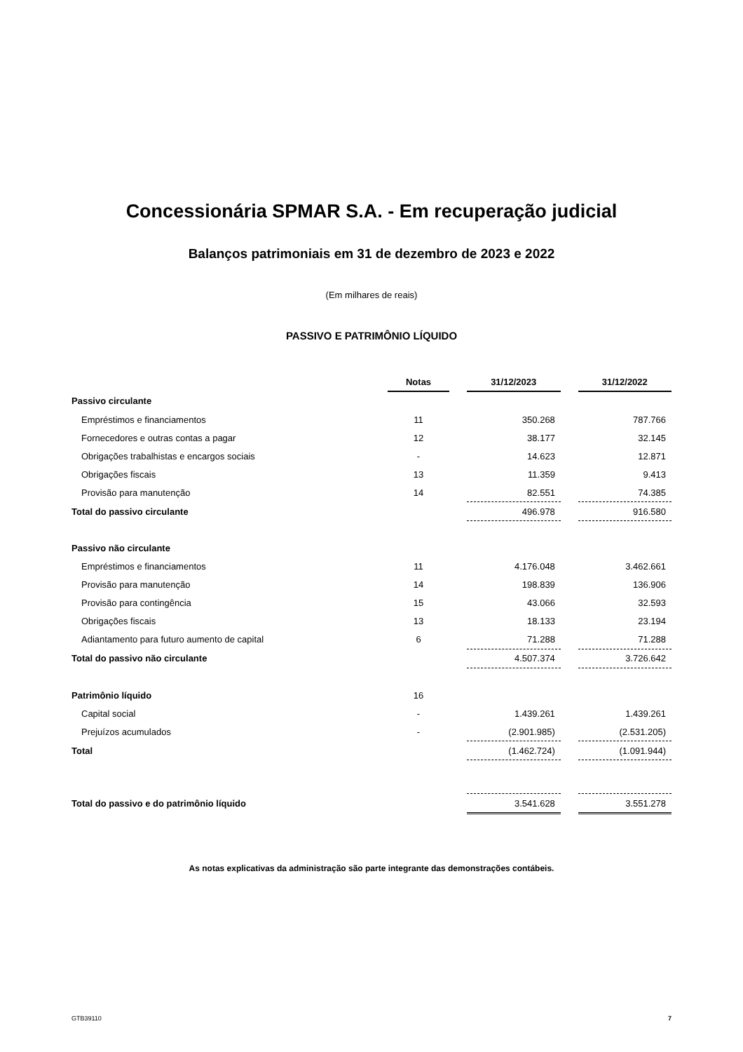Concessionária SPMAR S.A. - Em recuperação judicial
Balanços patrimoniais em 31 de dezembro de 2023 e 2022
(Em milhares de reais)
PASSIVO E PATRIMÔNIO LÍQUIDO
| | Notas | | 31/12/2023 | | 31/12/2022 |
| --- | --- | --- | --- | --- | --- |
| Passivo circulante | | | | | |
| Empréstimos e financiamentos | 11 | | 350.268 | | 787.766 |
| Fornecedores e outras contas a pagar | 12 | | 38.177 | | 32.145 |
| Obrigações trabalhistas e encargos sociais | - | | 14.623 | | 12.871 |
| Obrigações fiscais | 13 | | 11.359 | | 9.413 |
| Provisão para manutenção | 14 | | 82.551 | | 74.385 |
| Total do passivo circulante | | | 496.978 | | 916.580 |
| Passivo não circulante | | | | | |
| Empréstimos e financiamentos | 11 | | 4.176.048 | | 3.462.661 |
| Provisão para manutenção | 14 | | 198.839 | | 136.906 |
| Provisão para contingência | 15 | | 43.066 | | 32.593 |
| Obrigações fiscais | 13 | | 18.133 | | 23.194 |
| Adiantamento para futuro aumento de capital | 6 | | 71.288 | | 71.288 |
| Total do passivo não circulante | | | 4.507.374 | | 3.726.642 |
| Patrimônio líquido | 16 | | | | |
| Capital social | - | | 1.439.261 | | 1.439.261 |
| Prejuízos acumulados | - | | (2.901.985) | | (2.531.205) |
| Total | | | (1.462.724) | | (1.091.944) |
| Total do passivo e do patrimônio líquido | | | 3.541.628 | | 3.551.278 |
As notas explicativas da administração são parte integrante das demonstrações contábeis.
GTB39110 7